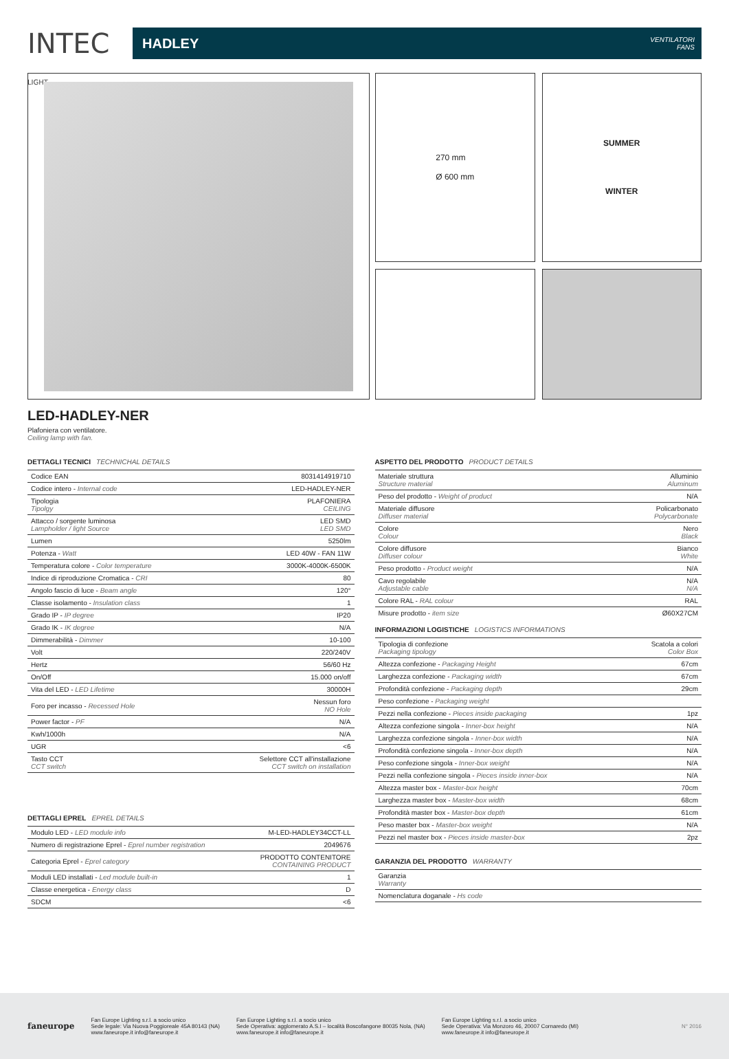INTEC LIGHT
HADLEY
VENTILATORI
FANS
270 mm
Ø 600 mm
SUMMER
WINTER
LED-HADLEY-NER
Plafoniera con ventilatore.
Ceiling lamp with fan.
DETTAGLI TECNICI TECHNICHAL DETAILS
| Codice EAN | 8031414919710 |
| Codice intero - Internal code | LED-HADLEY-NER |
| Tipologia Tipolgy | PLAFONIERA CEILING |
| Attacco / sorgente luminosa Lampholder / light Source | LED SMD LED SMD |
| Lumen | 5250lm |
| Potenza - Watt | LED 40W - FAN 11W |
| Temperatura colore - Color temperature | 3000K-4000K-6500K |
| Indice di riproduzione Cromatica - CRI | 80 |
| Angolo fascio di luce - Beam angle | 120° |
| Classe isolamento - Insulation class | 1 |
| Grado IP - IP degree | IP20 |
| Grado IK - IK degree | N/A |
| Dimmerabilità - Dimmer | 10-100 |
| Volt | 220/240V |
| Hertz | 56/60 Hz |
| On/Off | 15.000 on/off |
| Vita del LED - LED Lifetime | 30000H |
| Foro per incasso - Recessed Hole | Nessun foro NO Hole |
| Power factor - PF | N/A |
| Kwh/1000h | N/A |
| UGR | <6 |
| Tasto CCT CCT switch | Selettore CCT all'installazione CCT switch on installation |
DETTAGLI EPREL EPREL DETAILS
| Modulo LED - LED module info | M-LED-HADLEY34CCT-LL |
| Numero di registrazione Eprel - Eprel number registration | 2049676 |
| Categoria Eprel - Eprel category | PRODOTTO CONTENITORE CONTAINING PRODUCT |
| Moduli LED installati - Led module built-in | 1 |
| Classe energetica - Energy class | D |
| SDCM | <6 |
ASPETTO DEL PRODOTTO PRODUCT DETAILS
| Materiale struttura Structure material | Alluminio Aluminum |
| Peso del prodotto - Weight of product | N/A |
| Materiale diffusore Diffuser material | Policarbonato Polycarbonate |
| Colore Colour | Nero Black |
| Colore diffusore Diffuser colour | Bianco White |
| Peso prodotto - Product weight | N/A |
| Cavo regolabile Adjustable cable | N/A N/A |
| Colore RAL - RAL colour | RAL |
| Misure prodotto - item size | Ø60X27CM |
INFORMAZIONI LOGISTICHE LOGISTICS INFORMATIONS
| Tipologia di confezione Packaging tipology | Scatola a colori Color Box |
| Altezza confezione - Packaging Height | 67cm |
| Larghezza confezione - Packaging width | 67cm |
| Profondità confezione - Packaging depth | 29cm |
| Peso confezione - Packaging weight | |
| Pezzi nella confezione - Pieces inside packaging | 1pz |
| Altezza confezione singola - Inner-box height | N/A |
| Larghezza confezione singola - Inner-box width | N/A |
| Profondità confezione singola - Inner-box depth | N/A |
| Peso confezione singola - Inner-box weight | N/A |
| Pezzi nella confezione singola - Pieces inside inner-box | N/A |
| Altezza master box - Master-box height | 70cm |
| Larghezza master box - Master-box width | 68cm |
| Profondità master box - Master-box depth | 61cm |
| Peso master box - Master-box weight | N/A |
| Pezzi nel master box - Pieces inside master-box | 2pz |
GARANZIA DEL PRODOTTO WARRANTY
| Garanzia Warranty | |
| Nomenclatura doganale - Hs code | |
faneurope
Fan Europe Lighting s.r.l. a socio unico
Sede legale: Via Nuova Poggioreale 45A 80143 (NA)
www.faneurope.it info@faneurope.it
Fan Europe Lighting s.r.l. a socio unico
Sede Operativa: agglomerato A.S.I – località Boscofangone 80035 Nola, (NA)
www.faneurope.it info@faneurope.it
Fan Europe Lighting s.r.l. a socio unico
Sede Operativa: Via Monzoro 46, 20007 Cornaredo (MI)
www.faneurope.it info@faneurope.it
N° 2016